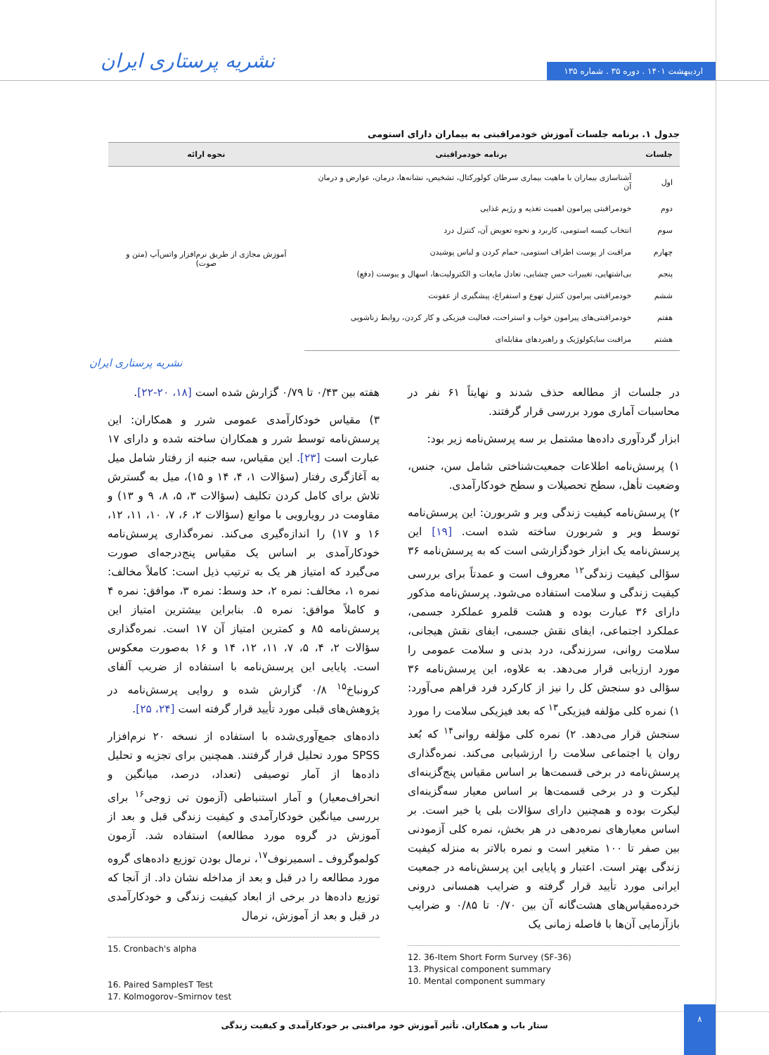اردیبهشت ۱۴۰۱ . دوره ۳۵ . شماره ۱۳۵
نشریه پرستاری ایران
جدول ۱. برنامه جلسات آموزش خودمراقبتی به بیماران دارای استومی
| جلسات | برنامه خودمراقبتی | نحوه ارائه |
| --- | --- | --- |
| اول | آشناسازی بیماران با ماهیت بیماری سرطان کولورکتال، تشخیص، نشانه‌ها، درمان، عوارض و درمان آن | آموزش مجازی از طریق نرم‌افزار واتس‌آپ (متن و صوت) |
| دوم | خودمراقبتی پیرامون اهمیت تغذیه و رژیم غذایی | |
| سوم | انتخاب کیسه استومی، کاربرد و نحوه تعویض آن، کنترل درد | |
| چهارم | مراقبت از پوست اطراف استومی، حمام کردن و لباس پوشیدن | |
| پنجم | بی‌اشتهایی، تغییرات حس چشایی، تعادل مایعات و الکترولیت‌ها، اسهال و یبوست (دفع) | |
| ششم | خودمراقبتی پیرامون کنترل تهوع و استفراغ، پیشگیری از عفونت | |
| هفتم | خودمراقبتی‌های پیرامون خواب و استراحت، فعالیت فیزیکی و کار کردن، روابط زناشویی | |
| هشتم | مراقبت سایکولوژیک و راهبردهای مقابله‌ای | |
نشریه پرستاری ایران
در جلسات از مطالعه حذف شدند و نهایتاً ۶۱ نفر در محاسبات آماری مورد بررسی قرار گرفتند.
ابزار گردآوری داده‌ها مشتمل بر سه پرسش‌نامه زیر بود:
۱) پرسش‌نامه اطلاعات جمعیت‌شناختی شامل سن، جنس، وضعیت تأهل، سطح تحصیلات و سطح خودکارآمدی.
۲) پرسش‌نامه کیفیت زندگی ویر و شربورن: این پرسش‌نامه توسط ویر و شربورن ساخته شده است. [۱۹] این پرسش‌نامه یک ابزار خودگزارشی است که به پرسش‌نامه ۳۶ سؤالی کیفیت زندگی<sup>۱۲</sup> معروف است و عمدتاً برای بررسی کیفیت زندگی و سلامت استفاده می‌شود. پرسش‌نامه مذکور دارای ۳۶ عبارت بوده و هشت قلمرو عملکرد جسمی، عملکرد اجتماعی، ایفای نقش جسمی، ایفای نقش هیجانی، سلامت روانی، سرزندگی، درد بدنی و سلامت عمومی را مورد ارزیابی قرار می‌دهد. به علاوه، این پرسش‌نامه ۳۶ سؤالی دو سنجش کل را نیز از کارکرد فرد فراهم می‌آورد: ۱) نمره کلی مؤلفه فیزیکی<sup>۱۳</sup> که بعد فیزیکی سلامت را مورد سنجش قرار می‌دهد. ۲) نمره کلی مؤلفه روانی<sup>۱۴</sup> که بُعد روان یا اجتماعی سلامت را ارزشیابی می‌کند. نمره‌گذاری پرسش‌نامه در برخی قسمت‌ها بر اساس مقیاس پنج‌گزینه‌ای لیکرت و در برخی قسمت‌ها بر اساس معیار سه‌گزینه‌ای لیکرت بوده و همچنین دارای سؤالات بلی یا خیر است. بر اساس معیارهای نمره‌دهی در هر بخش، نمره کلی آزمودنی بین صفر تا ۱۰۰ متغیر است و نمره بالاتر به منزله کیفیت زندگی بهتر است. اعتبار و پایایی این پرسش‌نامه در جمعیت ایرانی مورد تأیید قرار گرفته و ضرایب همسانی درونی خرده‌مقیاس‌های هشت‌گانه آن بین ۰/۷۰ تا ۰/۸۵ و ضرایب بازآزمایی آن‌ها با فاصله زمانی یک
12. 36-Item Short Form Survey (SF-36)
13. Physical component summary
10. Mental component summary
هفته بین ۰/۴۳ تا ۰/۷۹ گزارش شده است [۱۸، ۲۰-۲۲].
۳) مقیاس خودکارآمدی عمومی شرر و همکاران: این پرسش‌نامه توسط شرر و همکاران ساخته شده و دارای ۱۷ عبارت است [۲۳]. این مقیاس، سه جنبه از رفتار شامل میل به آغازگری رفتار (سؤالات ۱، ۴، ۱۴ و ۱۵)، میل به گسترش تلاش برای کامل کردن تکلیف (سؤالات ۳، ۵، ۸، ۹ و ۱۳) و مقاومت در رویارویی با موانع (سؤالات ۲، ۶، ۷، ۱۰، ۱۱، ۱۲، ۱۶ و ۱۷) را اندازه‌گیری می‌کند. نمره‌گذاری پرسش‌نامه خودکارآمدی بر اساس یک مقیاس پنج‌درجه‌ای صورت می‌گیرد که امتیاز هر یک به ترتیب ذیل است: کاملاً مخالف: نمره ۱، مخالف: نمره ۲، حد وسط: نمره ۳، موافق: نمره ۴ و کاملاً موافق: نمره ۵. بنابراین بیشترین امتیاز این پرسش‌نامه ۸۵ و کمترین امتیاز آن ۱۷ است. نمره‌گذاری سؤالات ۲، ۴، ۵، ۷، ۱۱، ۱۲، ۱۴ و ۱۶ به‌صورت معکوس است. پایایی این پرسش‌نامه با استفاده از ضریب آلفای کرونباخ<sup>۱۵</sup> ۰/۸ گزارش شده و روایی پرسش‌نامه در پژوهش‌های قبلی مورد تأیید قرار گرفته است [۲۴، ۲۵].
داده‌های جمع‌آوری‌شده با استفاده از نسخه ۲۰ نرم‌افزار SPSS مورد تحلیل قرار گرفتند. همچنین برای تجزیه و تحلیل داده‌ها از آمار توصیفی (تعداد، درصد، میانگین و انحراف‌معیار) و آمار استنباطی (آزمون تی زوجی<sup>۱۶</sup> برای بررسی میانگین خودکارآمدی و کیفیت زندگی قبل و بعد از آموزش در گروه مورد مطالعه) استفاده شد. آزمون کولموگروف ـ اسمیرنوف<sup>۱۷</sup>، نرمال بودن توزیع داده‌های گروه مورد مطالعه را در قبل و بعد از مداخله نشان داد. از آنجا که توزیع داده‌ها در برخی از ابعاد کیفیت زندگی و خودکارآمدی در قبل و بعد از آموزش، نرمال
15. Cronbach's alpha
16. Paired SamplesT Test
17. Kolmogorov–Smirnov test
ستار باب و همکاران. تأثیر آموزش خود مراقبتی بر خودکارآمدی و کیفیت زندگی
۸